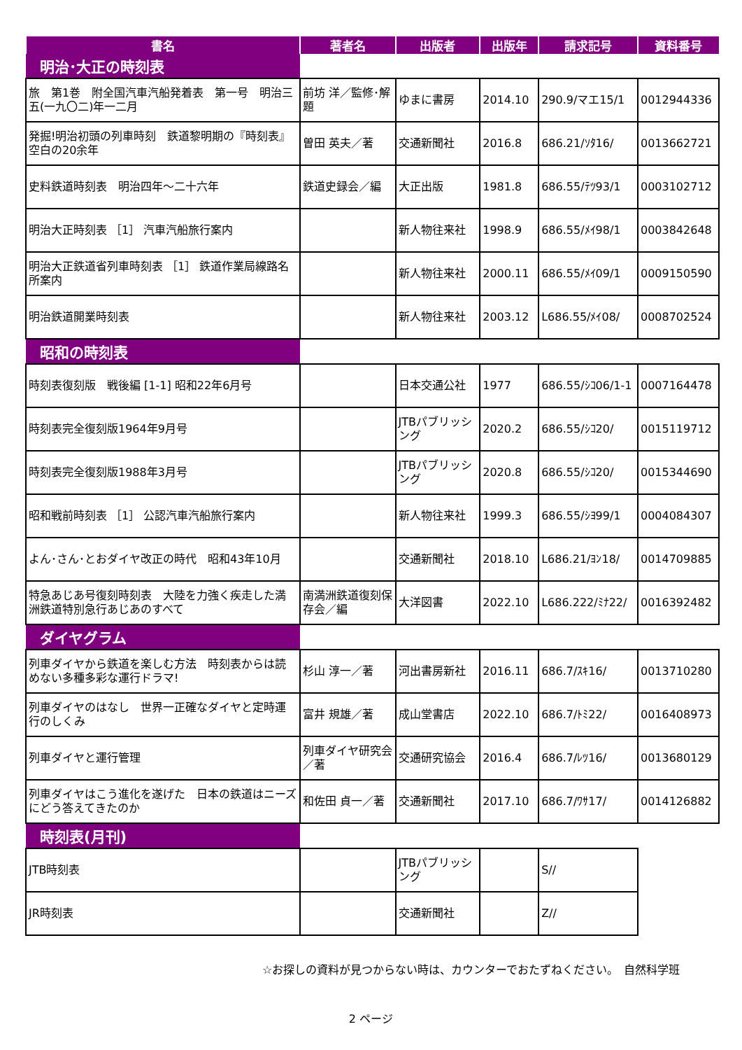| 書名 | 著者名 | 出版者 | 出版年 | 請求記号 | 資料番号 |
| --- | --- | --- | --- | --- | --- |
| 明治･大正の時刻表 | | | | | |
| 旅 第1巻 附全国汽車汽船発着表 第一号 明治三五(一九〇二)年一二月 | 前坊 洋／監修･解題 | ゆまに書房 | 2014.10 | 290.9/マエ15/1 | 0012944336 |
| 発掘!明治初頭の列車時刻 鉄道黎明期の『時刻表』空白の20余年 | 曽田 英夫／著 | 交通新聞社 | 2016.8 | 686.21/ｿﾀ16/ | 0013662721 |
| 史料鉄道時刻表 明治四年～二十六年 | 鉄道史録会／編 | 大正出版 | 1981.8 | 686.55/ﾃﾂ93/1 | 0003102712 |
| 明治大正時刻表 ［1］ 汽車汽船旅行案内 | | 新人物往来社 | 1998.9 | 686.55/ﾒｲ98/1 | 0003842648 |
| 明治大正鉄道省列車時刻表 ［1］ 鉄道作業局線路名所案内 | | 新人物往来社 | 2000.11 | 686.55/ﾒｲ09/1 | 0009150590 |
| 明治鉄道開業時刻表 | | 新人物往来社 | 2003.12 | L686.55/ﾒｲ08/ | 0008702524 |
| 昭和の時刻表 | | | | | |
| 時刻表復刻版 戦後編 [1-1] 昭和22年6月号 | | 日本交通公社 | 1977 | 686.55/ｼｺ06/1-1 | 0007164478 |
| 時刻表完全復刻版1964年9月号 | | JTBパブリッシング | 2020.2 | 686.55/ｼｺ20/ | 0015119712 |
| 時刻表完全復刻版1988年3月号 | | JTBパブリッシング | 2020.8 | 686.55/ｼｺ20/ | 0015344690 |
| 昭和戦前時刻表 ［1］ 公認汽車汽船旅行案内 | | 新人物往来社 | 1999.3 | 686.55/ｼﾖ99/1 | 0004084307 |
| よん･さん･とおダイヤ改正の時代 昭和43年10月 | | 交通新聞社 | 2018.10 | L686.21/ﾖﾝ18/ | 0014709885 |
| 特急あじあ号復刻時刻表 大陸を力強く疾走した満洲鉄道特別急行あじあのすべて | 南満洲鉄道復刻保存会／編 | 大洋図書 | 2022.10 | L686.222/ﾐﾅ22/ | 0016392482 |
| ダイヤグラム | | | | | |
| 列車ダイヤから鉄道を楽しむ方法 時刻表からは読めない多種多彩な運行ドラマ! | 杉山 淳一／著 | 河出書房新社 | 2016.11 | 686.7/ｽｷ16/ | 0013710280 |
| 列車ダイヤのはなし 世界一正確なダイヤと定時運行のしくみ | 富井 規雄／著 | 成山堂書店 | 2022.10 | 686.7/ﾄﾐ22/ | 0016408973 |
| 列車ダイヤと運行管理 | 列車ダイヤ研究会／著 | 交通研究協会 | 2016.4 | 686.7/ﾚﾂ16/ | 0013680129 |
| 列車ダイヤはこう進化を遂げた 日本の鉄道はニーズにどう答えてきたのか | 和佐田 貞一／著 | 交通新聞社 | 2017.10 | 686.7/ﾜｻ17/ | 0014126882 |
| 時刻表(月刊) | | | | | |
| JTB時刻表 | | JTBパブリッシング | | S// | |
| JR時刻表 | | 交通新聞社 | | Z// | |
☆お探しの資料が見つからない時は、カウンターでおたずねください。　自然科学班
2 ページ